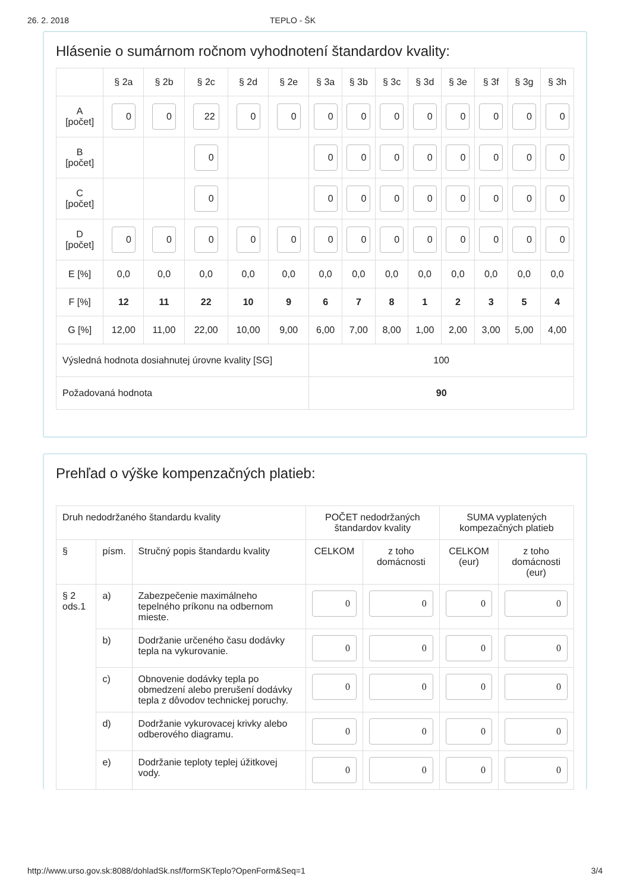26. 2. 2018 TEPLO - ŠK
Hlásenie o sumárnom ročnom vyhodnotení štandardov kvality:
| | § 2a | § 2b | § 2c | § 2d | § 2e | § 3a | § 3b | § 3c | § 3d | § 3e | § 3f | § 3g | § 3h |
| --- | --- | --- | --- | --- | --- | --- | --- | --- | --- | --- | --- | --- | --- |
| A [počet] | 0 | 0 | 22 | 0 | 0 | 0 | 0 | 0 | 0 | 0 | 0 | 0 | 0 |
| B [počet] | | | 0 | | | 0 | 0 | 0 | 0 | 0 | 0 | 0 | 0 |
| C [počet] | | | 0 | | | 0 | 0 | 0 | 0 | 0 | 0 | 0 | 0 |
| D [počet] | 0 | 0 | 0 | 0 | 0 | 0 | 0 | 0 | 0 | 0 | 0 | 0 | 0 |
| E [%] | 0,0 | 0,0 | 0,0 | 0,0 | 0,0 | 0,0 | 0,0 | 0,0 | 0,0 | 0,0 | 0,0 | 0,0 | 0,0 |
| F [%] | 12 | 11 | 22 | 10 | 9 | 6 | 7 | 8 | 1 | 2 | 3 | 5 | 4 |
| G [%] | 12,00 | 11,00 | 22,00 | 10,00 | 9,00 | 6,00 | 7,00 | 8,00 | 1,00 | 2,00 | 3,00 | 5,00 | 4,00 |
| Výsledná hodnota dosiahnutej úrovne kvality [SG] | | | | | | 100 | | | | | | | |
| Požadovaná hodnota | | | | | | 90 | | | | | | | |
Prehľad o výške kompenzačných platieb:
| Druh nedodržaného štandardu kvality | | | POČET nedodržaných štandardov kvality | | SUMA vyplatených kompezačných platieb | |
| § | písm. | Stručný popis štandardu kvality | CELKOM | z toho domácnosti | CELKOM (eur) | z toho domácnosti (eur) |
| § 2 ods.1 | a) | Zabezpečenie maximálneho tepelného príkonu na odbernom mieste. | 0 | 0 | 0 | 0 |
| | b) | Dodržanie určeného času dodávky tepla na vykurovanie. | 0 | 0 | 0 | 0 |
| | c) | Obnovenie dodávky tepla po obmedzení alebo prerušení dodávky tepla z dôvodov technickej poruchy. | 0 | 0 | 0 | 0 |
| | d) | Dodržanie vykurovacej krivky alebo odberového diagramu. | 0 | 0 | 0 | 0 |
| | e) | Dodržanie teploty teplej úžitkovej vody. | 0 | 0 | 0 | 0 |
http://www.urso.gov.sk:8088/dohladSk.nsf/formSKTeplo?OpenForm&Seq=1 3/4